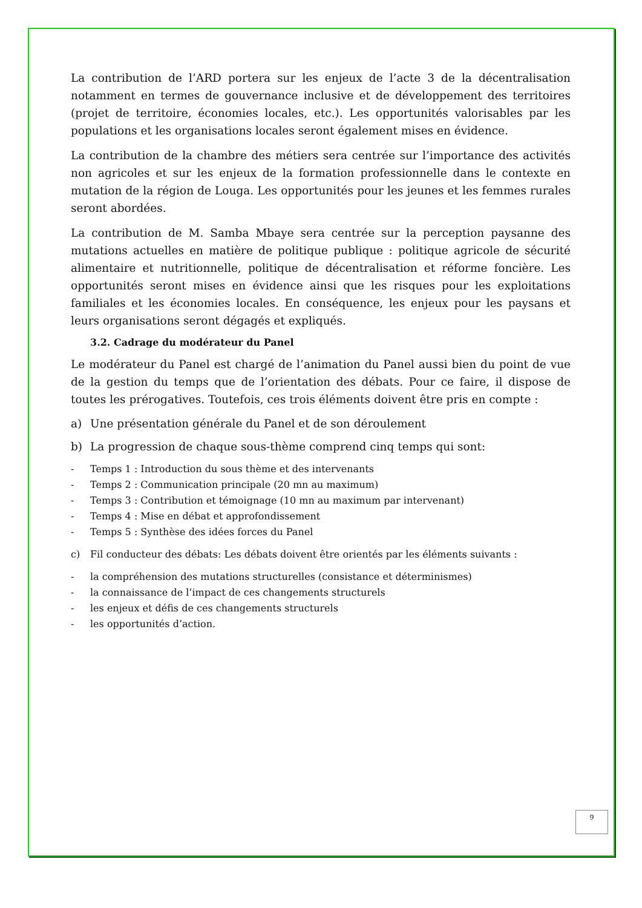La contribution de l’ARD portera sur les enjeux de l’acte 3 de la décentralisation notamment en termes de gouvernance inclusive et de développement des territoires (projet de territoire, économies locales, etc.). Les opportunités valorisables par les populations et les organisations locales seront également mises en évidence.
La contribution de la chambre des métiers sera centrée sur l’importance des activités non agricoles et sur les enjeux de la formation professionnelle dans le contexte en mutation de la région de Louga. Les opportunités pour les jeunes et les femmes rurales seront abordées.
La contribution de M. Samba Mbaye sera centrée sur la perception paysanne des mutations actuelles en matière de politique publique : politique agricole de sécurité alimentaire et nutritionnelle, politique de décentralisation et réforme foncière. Les opportunités seront mises en évidence ainsi que les risques pour les exploitations familiales et les économies locales. En conséquence, les enjeux pour les paysans et leurs organisations seront dégagés et expliqués.
3.2. Cadrage du modérateur du Panel
Le modérateur du Panel est chargé de l’animation du Panel aussi bien du point de vue de la gestion du temps que de l’orientation des débats. Pour ce faire, il dispose de toutes les prérogatives. Toutefois, ces trois éléments doivent être pris en compte :
a) Une présentation générale du Panel et de son déroulement
b) La progression de chaque sous-thème comprend cinq temps qui sont:
- Temps 1 : Introduction du sous thème et des intervenants
- Temps 2 : Communication principale (20 mn au maximum)
- Temps 3 : Contribution et témoignage (10 mn au maximum par intervenant)
- Temps 4 : Mise en débat et approfondissement
- Temps 5 : Synthèse des idées forces du Panel
c) Fil conducteur des débats: Les débats doivent être orientés par les éléments suivants :
- la compréhension des mutations structurelles (consistance et déterminismes)
- la connaissance de l’impact de ces changements structurels
- les enjeux et défis de ces changements structurels
- les opportunités d’action.
9